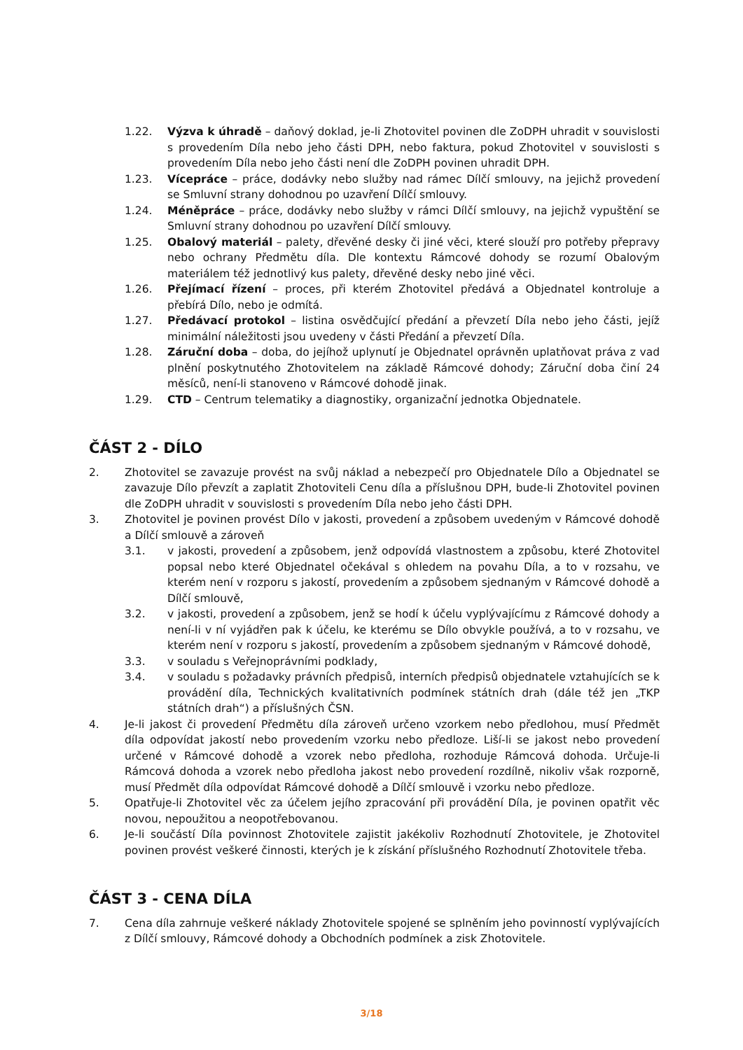1.22. Výzva k úhradě – daňový doklad, je-li Zhotovitel povinen dle ZoDPH uhradit v souvislosti s provedením Díla nebo jeho části DPH, nebo faktura, pokud Zhotovitel v souvislosti s provedením Díla nebo jeho části není dle ZoDPH povinen uhradit DPH.
1.23. Vícepráce – práce, dodávky nebo služby nad rámec Dílčí smlouvy, na jejichž provedení se Smluvní strany dohodnou po uzavření Dílčí smlouvy.
1.24. Méněpráce – práce, dodávky nebo služby v rámci Dílčí smlouvy, na jejichž vypuštění se Smluvní strany dohodnou po uzavření Dílčí smlouvy.
1.25. Obalový materiál – palety, dřevěné desky či jiné věci, které slouží pro potřeby přepravy nebo ochrany Předmětu díla. Dle kontextu Rámcové dohody se rozumí Obalovým materiálem též jednotlivý kus palety, dřevěné desky nebo jiné věci.
1.26. Přejímací řízení – proces, při kterém Zhotovitel předává a Objednatel kontroluje a přebírá Dílo, nebo je odmítá.
1.27. Předávací protokol – listina osvědčující předání a převzetí Díla nebo jeho části, jejíž minimální náležitosti jsou uvedeny v části Předání a převzetí Díla.
1.28. Záruční doba – doba, do jejíhož uplynutí je Objednatel oprávněn uplatňovat práva z vad plnění poskytnutého Zhotovitelem na základě Rámcové dohody; Záruční doba činí 24 měsíců, není-li stanoveno v Rámcové dohodě jinak.
1.29. CTD – Centrum telematiky a diagnostiky, organizační jednotka Objednatele.
ČÁST 2 - DÍLO
2. Zhotovitel se zavazuje provést na svůj náklad a nebezpečí pro Objednatele Dílo a Objednatel se zavazuje Dílo převzít a zaplatit Zhotoviteli Cenu díla a příslušnou DPH, bude-li Zhotovitel povinen dle ZoDPH uhradit v souvislosti s provedením Díla nebo jeho části DPH.
3. Zhotovitel je povinen provést Dílo v jakosti, provedení a způsobem uvedeným v Rámcové dohodě a Dílčí smlouvě a zároveň
3.1. v jakosti, provedení a způsobem, jenž odpovídá vlastnostem a způsobu, které Zhotovitel popsal nebo které Objednatel očekával s ohledem na povahu Díla, a to v rozsahu, ve kterém není v rozporu s jakostí, provedením a způsobem sjednaným v Rámcové dohodě a Dílčí smlouvě,
3.2. v jakosti, provedení a způsobem, jenž se hodí k účelu vyplývajícímu z Rámcové dohody a není-li v ní vyjádřen pak k účelu, ke kterému se Dílo obvykle používá, a to v rozsahu, ve kterém není v rozporu s jakostí, provedením a způsobem sjednaným v Rámcové dohodě,
3.3. v souladu s Veřejnoprávními podklady,
3.4. v souladu s požadavky právních předpisů, interních předpisů objednatele vztahujících se k provádění díla, Technických kvalitativních podmínek státních drah (dále též jen „TKP státních drah“) a příslušných ČSN.
4. Je-li jakost či provedení Předmětu díla zároveň určeno vzorkem nebo předlohou, musí Předmět díla odpovídat jakostí nebo provedením vzorku nebo předloze. Liší-li se jakost nebo provedení určené v Rámcové dohodě a vzorek nebo předloha, rozhoduje Rámcová dohoda. Určuje-li Rámcová dohoda a vzorek nebo předloha jakost nebo provedení rozdílně, nikoliv však rozporně, musí Předmět díla odpovídat Rámcové dohodě a Dílčí smlouvě i vzorku nebo předloze.
5. Opatřuje-li Zhotovitel věc za účelem jejího zpracování při provádění Díla, je povinen opatřit věc novou, nepoužitou a neopotřebovanou.
6. Je-li součástí Díla povinnost Zhotovitele zajistit jakékoliv Rozhodnutí Zhotovitele, je Zhotovitel povinen provést veškeré činnosti, kterých je k získání příslušného Rozhodnutí Zhotovitele třeba.
ČÁST 3 - CENA DÍLA
7. Cena díla zahrnuje veškeré náklady Zhotovitele spojené se splněním jeho povinností vyplývajících z Dílčí smlouvy, Rámcové dohody a Obchodních podmínek a zisk Zhotovitele.
3/18